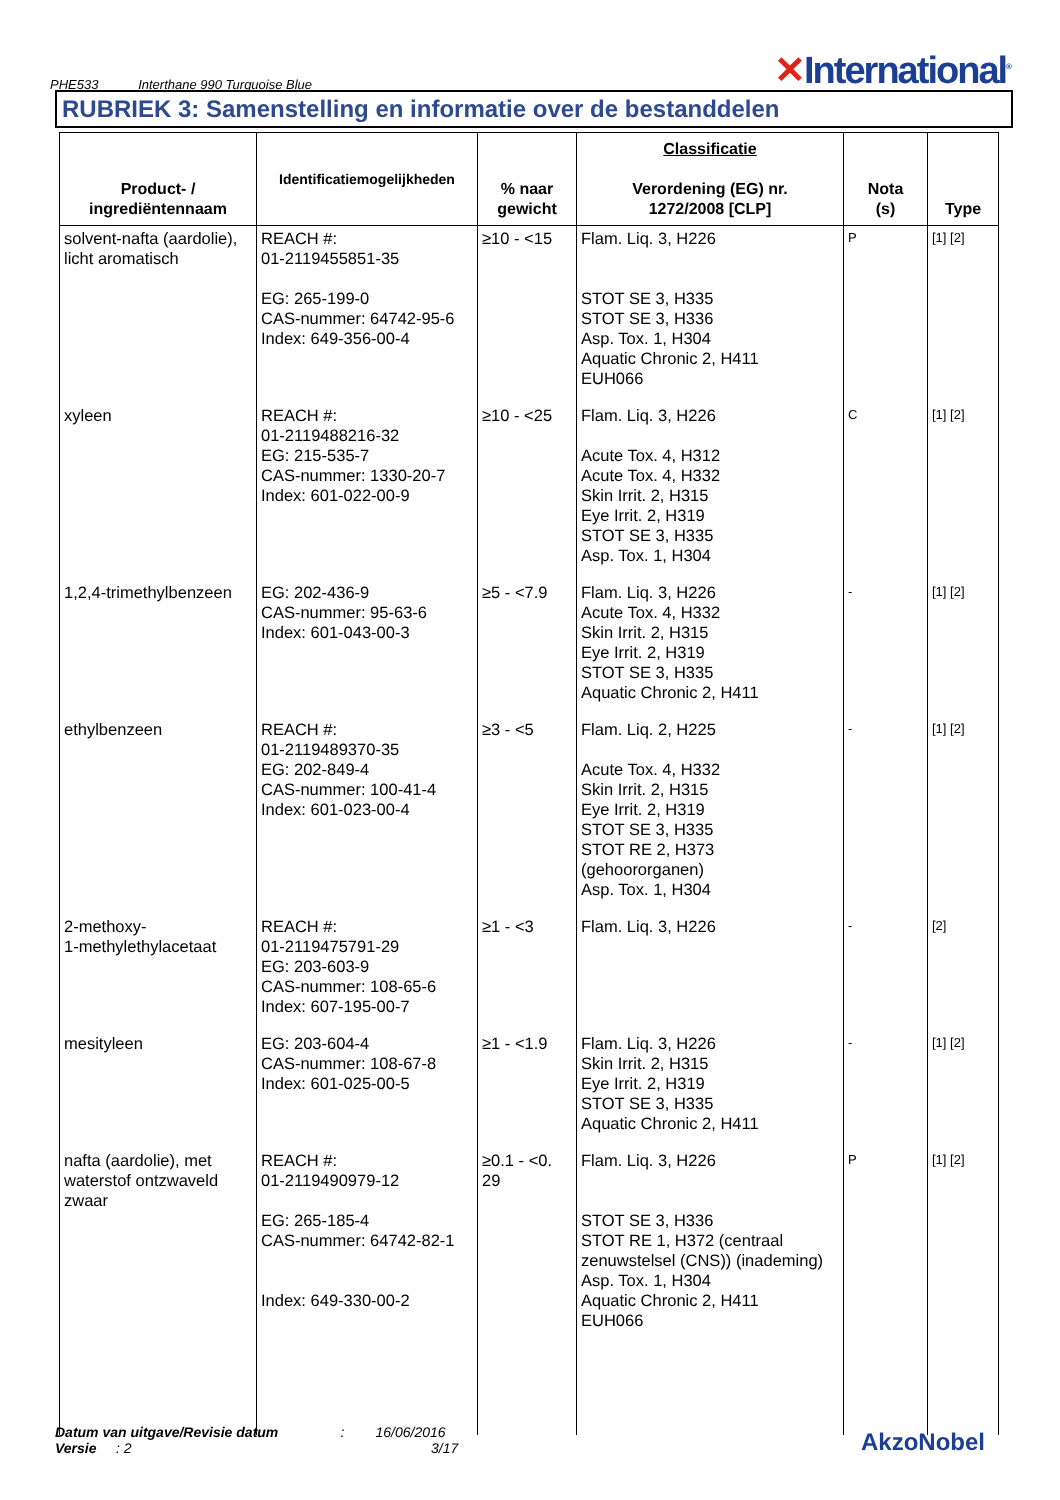PHE533 Interthane 990 Turquoise Blue
✕International<sup>®</sup>
RUBRIEK 3: Samenstelling en informatie over de bestanddelen
| Product- / ingrediëntennaam | Identificatiemogelijkheden | % naar gewicht | Classificatie Verordening (EG) nr. 1272/2008 [CLP] | Nota (s) | Type |
| --- | --- | --- | --- | --- | --- |
| solvent-nafta (aardolie), licht aromatisch | REACH #: 01-2119455851-35 EG: 265-199-0 CAS-nummer: 64742-95-6 Index: 649-356-00-4 | ≥10 - <15 | Flam. Liq. 3, H226 STOT SE 3, H335 STOT SE 3, H336 Asp. Tox. 1, H304 Aquatic Chronic 2, H411 EUH066 | P | [1] [2] |
| xyleen | REACH #: 01-2119488216-32 EG: 215-535-7 CAS-nummer: 1330-20-7 Index: 601-022-00-9 | ≥10 - <25 | Flam. Liq. 3, H226 Acute Tox. 4, H312 Acute Tox. 4, H332 Skin Irrit. 2, H315 Eye Irrit. 2, H319 STOT SE 3, H335 Asp. Tox. 1, H304 | C | [1] [2] |
| 1,2,4-trimethylbenzeen | EG: 202-436-9 CAS-nummer: 95-63-6 Index: 601-043-00-3 | ≥5 - <7.9 | Flam. Liq. 3, H226 Acute Tox. 4, H332 Skin Irrit. 2, H315 Eye Irrit. 2, H319 STOT SE 3, H335 Aquatic Chronic 2, H411 | - | [1] [2] |
| ethylbenzeen | REACH #: 01-2119489370-35 EG: 202-849-4 CAS-nummer: 100-41-4 Index: 601-023-00-4 | ≥3 - <5 | Flam. Liq. 2, H225 Acute Tox. 4, H332 Skin Irrit. 2, H315 Eye Irrit. 2, H319 STOT SE 3, H335 STOT RE 2, H373 (gehoororganen) Asp. Tox. 1, H304 | - | [1] [2] |
| 2-methoxy- 1-methylethylacetaat | REACH #: 01-2119475791-29 EG: 203-603-9 CAS-nummer: 108-65-6 Index: 607-195-00-7 | ≥1 - <3 | Flam. Liq. 3, H226 | - | [2] |
| mesityleen | EG: 203-604-4 CAS-nummer: 108-67-8 Index: 601-025-00-5 | ≥1 - <1.9 | Flam. Liq. 3, H226 Skin Irrit. 2, H315 Eye Irrit. 2, H319 STOT SE 3, H335 Aquatic Chronic 2, H411 | - | [1] [2] |
| nafta (aardolie), met waterstof ontzwaveld zwaar | REACH #: 01-2119490979-12 EG: 265-185-4 CAS-nummer: 64742-82-1 Index: 649-330-00-2 | ≥0.1 - <0. 29 | Flam. Liq. 3, H226 STOT SE 3, H336 STOT RE 1, H372 (centraal zenuwstelsel (CNS)) (inademing) Asp. Tox. 1, H304 Aquatic Chronic 2, H411 EUH066 | P | [1] [2] |
Datum van uitgave/Revisie datum : 16/06/2016
Versie : 2 3/17
AkzoNobel